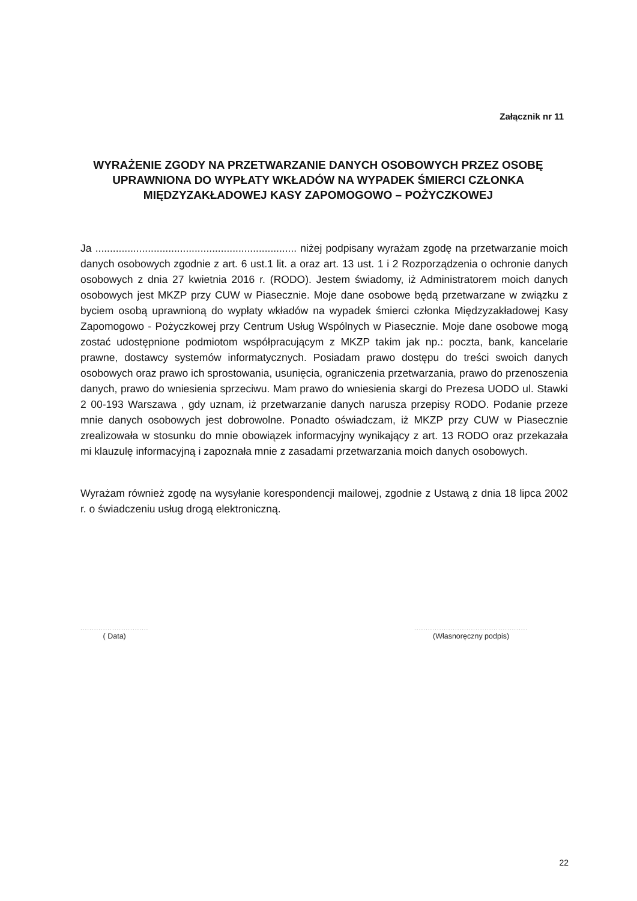Załącznik nr 11
WYRAŻENIE ZGODY NA PRZETWARZANIE DANYCH OSOBOWYCH PRZEZ OSOBĘ UPRAWNIONA DO WYPŁATY WKŁADÓW NA WYPADEK ŚMIERCI CZŁONKA MIĘDZYZAKŁADOWEJ KASY ZAPOMOGOWO – POŻYCZKOWEJ
Ja ..................................................................... niżej podpisany wyrażam zgodę na przetwarzanie moich danych osobowych zgodnie z art. 6 ust.1 lit. a oraz art. 13 ust. 1 i 2 Rozporządzenia o ochronie danych osobowych z dnia 27 kwietnia 2016 r. (RODO). Jestem świadomy, iż Administratorem moich danych osobowych jest MKZP przy CUW w Piasecznie. Moje dane osobowe będą przetwarzane w związku z byciem osobą uprawnioną do wypłaty wkładów na wypadek śmierci członka Międzyzakładowej Kasy Zapomogowo - Pożyczkowej przy Centrum Usług Wspólnych w Piasecznie. Moje dane osobowe mogą zostać udostępnione podmiotom współpracującym z MKZP takim jak np.: poczta, bank, kancelarie prawne, dostawcy systemów informatycznych. Posiadam prawo dostępu do treści swoich danych osobowych oraz prawo ich sprostowania, usunięcia, ograniczenia przetwarzania, prawo do przenoszenia danych, prawo do wniesienia sprzeciwu. Mam prawo do wniesienia skargi do Prezesa UODO ul. Stawki 2 00-193 Warszawa , gdy uznam, iż przetwarzanie danych narusza przepisy RODO. Podanie przeze mnie danych osobowych jest dobrowolne. Ponadto oświadczam, iż MKZP przy CUW w Piasecznie zrealizowała w stosunku do mnie obowiązek informacyjny wynikający z art. 13 RODO oraz przekazała mi klauzulę informacyjną i zapoznała mnie z zasadami przetwarzania moich danych osobowych.
Wyrażam również zgodę na wysyłanie korespondencji mailowej, zgodnie z Ustawą z dnia 18 lipca 2002 r. o świadczeniu usług drogą elektroniczną.
..............................
( Data)
..................................................
(Własnoręczny podpis)
22